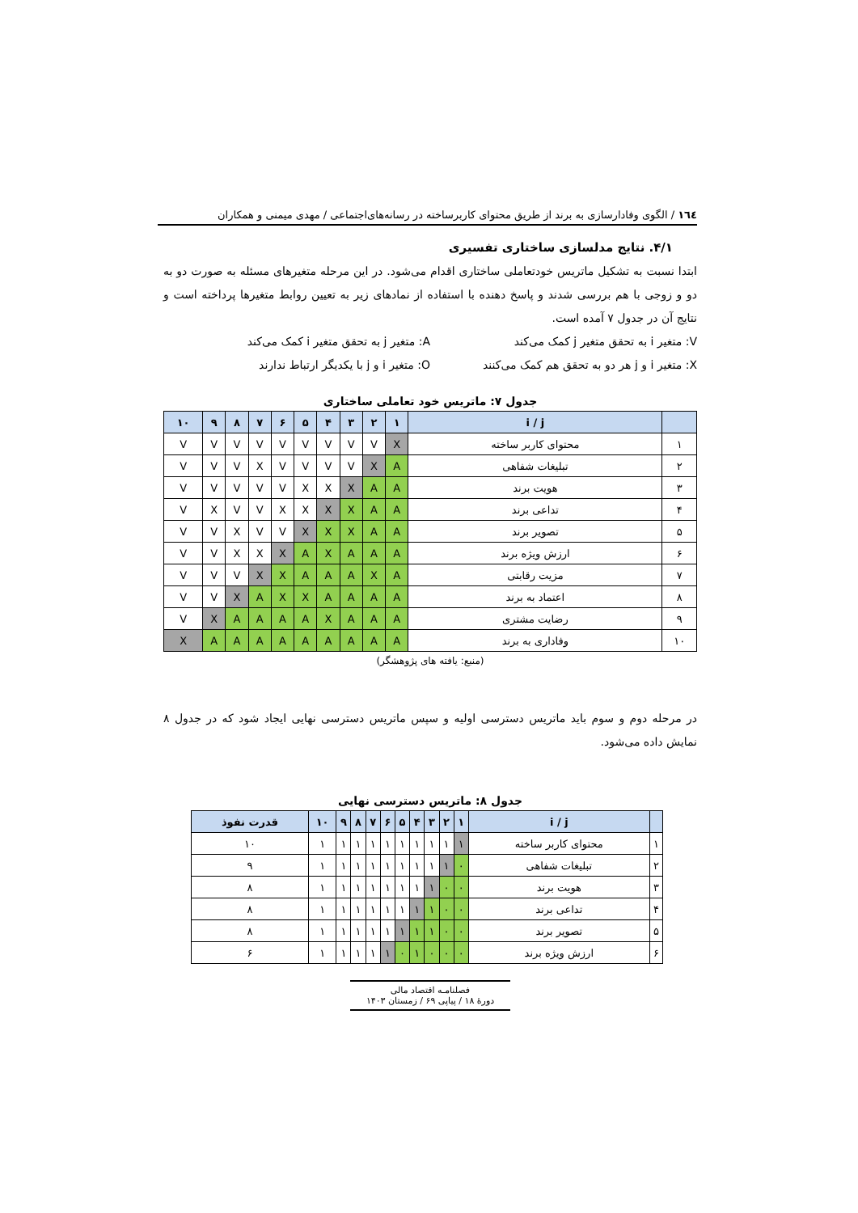١٦٤ / الگوی وفادارسازی به برند از طریق محتوای کاربرساخته در رسانه‌های‌اجتماعی / مهدی میمنی و همکاران
۴/۱. نتایج مدلسازی ساختاری تفسیری
ابتدا نسبت به تشکیل ماتریس خودتعاملی ساختاری اقدام می‌شود. در این مرحله متغیرهای مسئله به صورت دو به دو و زوجی با هم بررسی شدند و پاسخ دهنده با استفاده از نمادهای زیر به تعیین روابط متغیرها پرداخته است و نتایج آن در جدول ۷ آمده است.
V: متغیر i به تحقق متغیر j کمک می‌کند
A: متغیر j به تحقق متغیر i کمک می‌کند
X: متغیر i و j هر دو به تحقق هم کمک می‌کنند
O: متغیر i و j با یکدیگر ارتباط ندارند
جدول ۷: ماتریس خود تعاملی ساختاری
| | i / j | ۱ | ۲ | ۳ | ۴ | ۵ | ۶ | ۷ | ۸ | ۹ | ۱۰ |
| --- | --- | --- | --- | --- | --- | --- | --- | --- | --- | --- | --- |
| ۱ | محتوای کاربر ساخته | X | V | V | V | V | V | V | V | V | V |
| ۲ | تبلیغات شفاهی | A | X | V | V | V | V | X | V | V | V |
| ۳ | هویت برند | A | A | X | X | X | V | V | V | V | V |
| ۴ | تداعی برند | A | A | X | X | X | X | V | V | X | V |
| ۵ | تصویر برند | A | A | X | X | X | V | V | X | V | V |
| ۶ | ارزش ویژه برند | A | A | A | X | A | X | X | X | V | V |
| ۷ | مزیت رقابتی | A | X | A | A | A | X | X | V | V | V |
| ۸ | اعتماد به برند | A | A | A | A | X | X | A | X | V | V |
| ۹ | رضایت مشتری | A | A | A | X | A | A | A | A | X | V |
| ۱۰ | وفاداری به برند | A | A | A | A | A | A | A | A | A | X |
(منبع: یافته های پژوهشگر)
در مرحله دوم و سوم باید ماتریس دسترسی اولیه و سپس ماتریس دسترسی نهایی ایجاد شود که در جدول ۸ نمایش داده می‌شود.
جدول ۸: ماتریس دسترسی نهایی
| | i / j | ۱ | ۲ | ۳ | ۴ | ۵ | ۶ | ۷ | ۸ | ۹ | ۱۰ | قدرت نفوذ |
| --- | --- | --- | --- | --- | --- | --- | --- | --- | --- | --- | --- | --- |
| ۱ | محتوای کاربر ساخته | ۱ | ۱ | ۱ | ۱ | ۱ | ۱ | ۱ | ۱ | ۱ | ۱ | ۱۰ |
| ۲ | تبلیغات شفاهی | ۰ | ۱ | ۱ | ۱ | ۱ | ۱ | ۱ | ۱ | ۱ | ۱ | ۹ |
| ۳ | هویت برند | ۰ | ۰ | ۱ | ۱ | ۱ | ۱ | ۱ | ۱ | ۱ | ۱ | ۸ |
| ۴ | تداعی برند | ۰ | ۰ | ۱ | ۱ | ۱ | ۱ | ۱ | ۱ | ۱ | ۱ | ۸ |
| ۵ | تصویر برند | ۰ | ۰ | ۱ | ۱ | ۱ | ۱ | ۱ | ۱ | ۱ | ۱ | ۸ |
| ۶ | ارزش ویژه برند | ۰ | ۰ | ۰ | ۱ | ۰ | ۱ | ۱ | ۱ | ۱ | ۱ | ۶ |
فصلنامـه اقتصاد مالی
دورهٔ ۱۸ / پیاپی ۶۹ / زمستان ۱۴۰۳